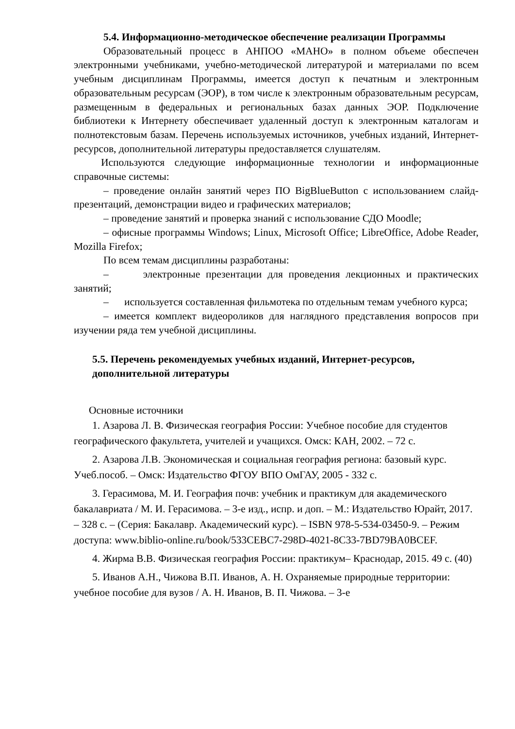5.4. Информационно-методическое обеспечение реализации Программы
Образовательный процесс в АНПОО «МАНО» в полном объеме обеспечен электронными учебниками, учебно-методической литературой и материалами по всем учебным дисциплинам Программы, имеется доступ к печатным и электронным образовательным ресурсам (ЭОР), в том числе к электронным образовательным ресурсам, размещенным в федеральных и региональных базах данных ЭОР. Подключение библиотеки к Интернету обеспечивает удаленный доступ к электронным каталогам и полнотекстовым базам. Перечень используемых источников, учебных изданий, Интернет-ресурсов, дополнительной литературы предоставляется слушателям.
Используются следующие информационные технологии и информационные справочные системы:
– проведение онлайн занятий через ПО BigBlueButton с использованием слайд-презентаций, демонстрации видео и графических материалов;
– проведение занятий и проверка знаний с использование СДО Moodle;
– офисные программы Windows; Linux, Microsoft Office; LibreOffice, Adobe Reader, Mozilla Firefox;
По всем темам дисциплины разработаны:
– электронные презентации для проведения лекционных и практических занятий;
– используется составленная фильмотека по отдельным темам учебного курса;
– имеется комплект видеороликов для наглядного представления вопросов при изучении ряда тем учебной дисциплины.
5.5. Перечень рекомендуемых учебных изданий, Интернет-ресурсов, дополнительной литературы
Основные источники
1. Азарова Л. В. Физическая география России: Учебное пособие для студентов географического факультета, учителей и учащихся. Омск: КАН, 2002. – 72 с.
2. Азарова Л.В. Экономическая и социальная география региона: базовый курс. Учеб.пособ. – Омск: Издательство ФГОУ ВПО ОмГАУ, 2005 - 332 с.
3. Герасимова, М. И. География почв: учебник и практикум для академического бакалавриата / М. И. Герасимова. – 3-е изд., испр. и доп. – М.: Издательство Юрайт, 2017. – 328 с. – (Серия: Бакалавр. Академический курс). – ISBN 978-5-534-03450-9. – Режим доступа: www.biblio-online.ru/book/533CEBC7-298D-4021-8C33-7BD79BA0BCEF.
4. Жирма В.В. Физическая география России: практикум– Краснодар, 2015. 49 с. (40)
5. Иванов А.Н., Чижова В.П. Иванов, А. Н. Охраняемые природные территории: учебное пособие для вузов / А. Н. Иванов, В. П. Чижова. – 3-е